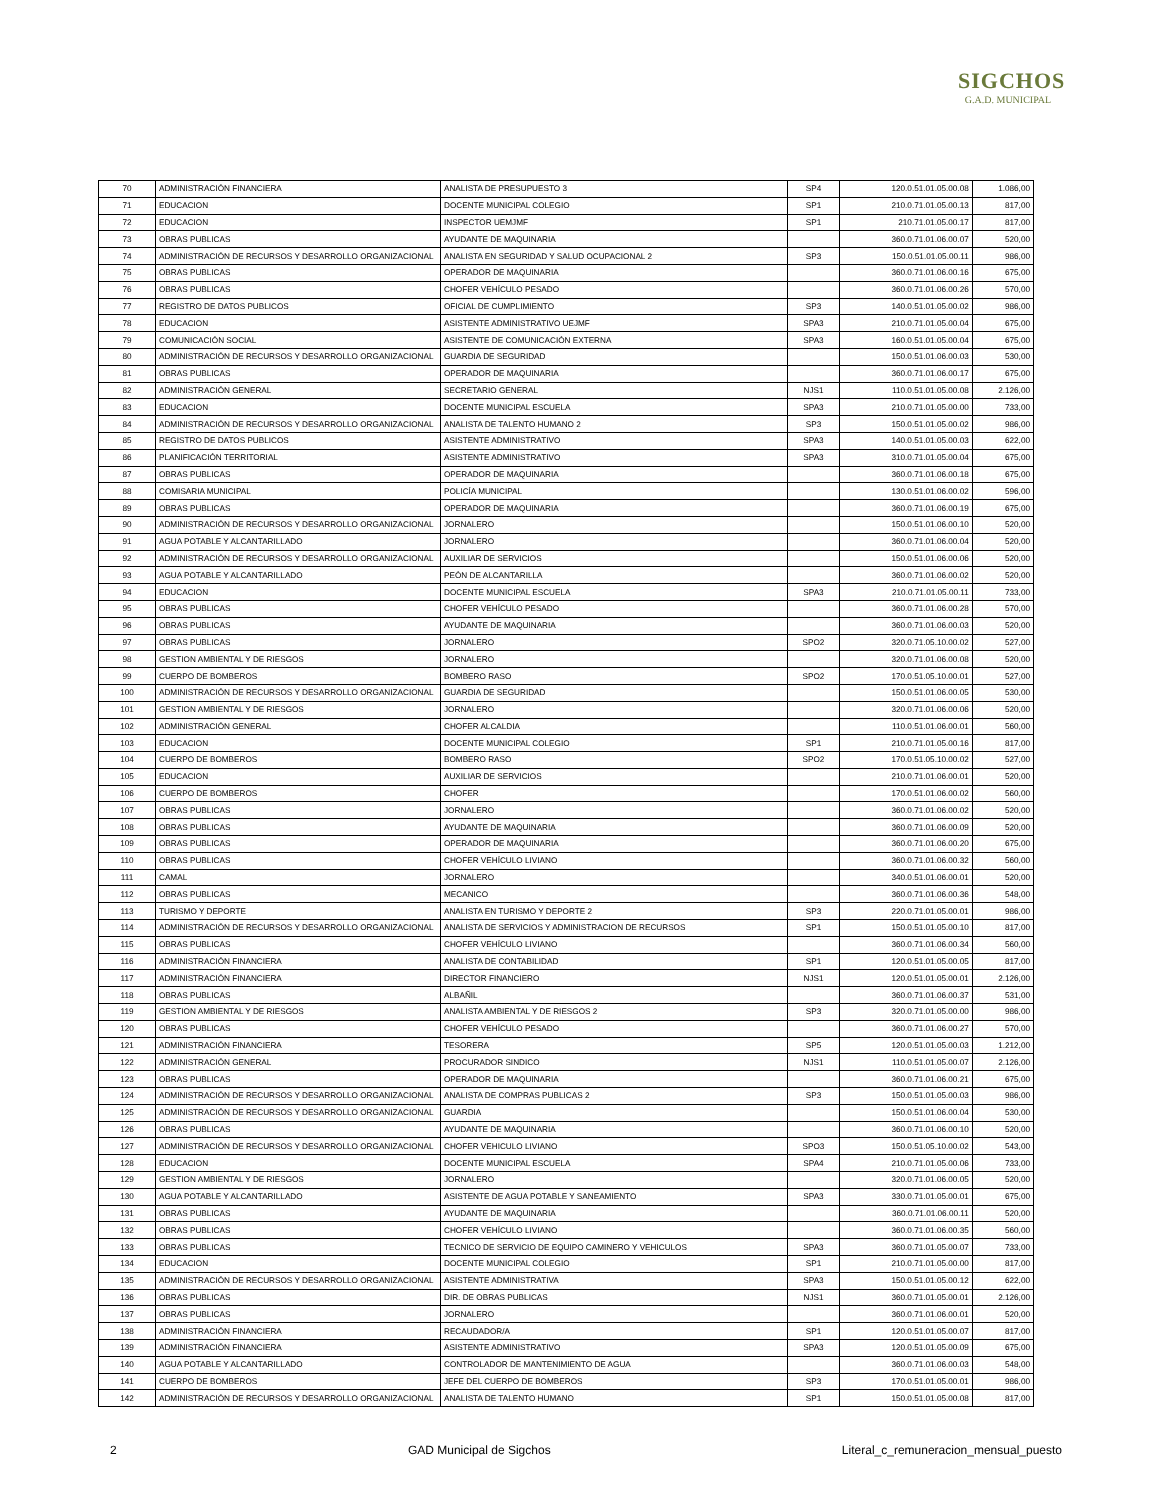SIGCHOS
G.A.D. MUNICIPAL
| 70 | ADMINISTRACIÓN FINANCIERA | ANALISTA DE PRESUPUESTO 3 | SP4 | 120.0.51.01.05.00.08 | 1.086,00 |
| 71 | EDUCACION | DOCENTE MUNICIPAL COLEGIO | SP1 | 210.0.71.01.05.00.13 | 817,00 |
| 72 | EDUCACION | INSPECTOR UEMJMF | SP1 | 210.71.01.05.00.17 | 817,00 |
| 73 | OBRAS PUBLICAS | AYUDANTE DE MAQUINARIA | | 360.0.71.01.06.00.07 | 520,00 |
| 74 | ADMINISTRACIÓN DE RECURSOS Y DESARROLLO ORGANIZACIONAL | ANALISTA EN SEGURIDAD Y SALUD OCUPACIONAL 2 | SP3 | 150.0.51.01.05.00.11 | 986,00 |
| 75 | OBRAS PUBLICAS | OPERADOR DE MAQUINARIA | | 360.0.71.01.06.00.16 | 675,00 |
| 76 | OBRAS PUBLICAS | CHOFER VEHÍCULO PESADO | | 360.0.71.01.06.00.26 | 570,00 |
| 77 | REGISTRO DE DATOS PUBLICOS | OFICIAL DE CUMPLIMIENTO | SP3 | 140.0.51.01.05.00.02 | 986,00 |
| 78 | EDUCACION | ASISTENTE ADMINISTRATIVO UEJMF | SPA3 | 210.0.71.01.05.00.04 | 675,00 |
| 79 | COMUNICACIÓN SOCIAL | ASISTENTE DE COMUNICACIÓN EXTERNA | SPA3 | 160.0.51.01.05.00.04 | 675,00 |
| 80 | ADMINISTRACIÓN DE RECURSOS Y DESARROLLO ORGANIZACIONAL | GUARDIA DE SEGURIDAD | | 150.0.51.01.06.00.03 | 530,00 |
| 81 | OBRAS PUBLICAS | OPERADOR DE MAQUINARIA | | 360.0.71.01.06.00.17 | 675,00 |
| 82 | ADMINISTRACIÓN GENERAL | SECRETARIO GENERAL | NJS1 | 110.0.51.01.05.00.08 | 2.126,00 |
| 83 | EDUCACION | DOCENTE MUNICIPAL ESCUELA | SPA3 | 210.0.71.01.05.00.00 | 733,00 |
| 84 | ADMINISTRACIÓN DE RECURSOS Y DESARROLLO ORGANIZACIONAL | ANALISTA DE TALENTO HUMANO 2 | SP3 | 150.0.51.01.05.00.02 | 986,00 |
| 85 | REGISTRO DE DATOS PUBLICOS | ASISTENTE ADMINISTRATIVO | SPA3 | 140.0.51.01.05.00.03 | 622,00 |
| 86 | PLANIFICACIÓN TERRITORIAL | ASISTENTE ADMINISTRATIVO | SPA3 | 310.0.71.01.05.00.04 | 675,00 |
| 87 | OBRAS PUBLICAS | OPERADOR DE MAQUINARIA | | 360.0.71.01.06.00.18 | 675,00 |
| 88 | COMISARIA MUNICIPAL | POLICÍA MUNICIPAL | | 130.0.51.01.06.00.02 | 596,00 |
| 89 | OBRAS PUBLICAS | OPERADOR DE MAQUINARIA | | 360.0.71.01.06.00.19 | 675,00 |
| 90 | ADMINISTRACIÓN DE RECURSOS Y DESARROLLO ORGANIZACIONAL | JORNALERO | | 150.0.51.01.06.00.10 | 520,00 |
| 91 | AGUA POTABLE Y ALCANTARILLADO | JORNALERO | | 360.0.71.01.06.00.04 | 520,00 |
| 92 | ADMINISTRACIÓN DE RECURSOS Y DESARROLLO ORGANIZACIONAL | AUXILIAR DE SERVICIOS | | 150.0.51.01.06.00.06 | 520,00 |
| 93 | AGUA POTABLE Y ALCANTARILLADO | PEÓN DE ALCANTARILLA | | 360.0.71.01.06.00.02 | 520,00 |
| 94 | EDUCACION | DOCENTE MUNICIPAL ESCUELA | SPA3 | 210.0.71.01.05.00.11 | 733,00 |
| 95 | OBRAS PUBLICAS | CHOFER VEHÍCULO PESADO | | 360.0.71.01.06.00.28 | 570,00 |
| 96 | OBRAS PUBLICAS | AYUDANTE DE MAQUINARIA | | 360.0.71.01.06.00.03 | 520,00 |
| 97 | OBRAS PUBLICAS | JORNALERO | SPO2 | 320.0.71.05.10.00.02 | 527,00 |
| 98 | GESTION AMBIENTAL Y DE RIESGOS | JORNALERO | | 320.0.71.01.06.00.08 | 520,00 |
| 99 | CUERPO DE BOMBEROS | BOMBERO RASO | SPO2 | 170.0.51.05.10.00.01 | 527,00 |
| 100 | ADMINISTRACIÓN DE RECURSOS Y DESARROLLO ORGANIZACIONAL | GUARDIA DE SEGURIDAD | | 150.0.51.01.06.00.05 | 530,00 |
| 101 | GESTION AMBIENTAL Y DE RIESGOS | JORNALERO | | 320.0.71.01.06.00.06 | 520,00 |
| 102 | ADMINISTRACIÓN GENERAL | CHOFER ALCALDIA | | 110.0.51.01.06.00.01 | 560,00 |
| 103 | EDUCACION | DOCENTE MUNICIPAL COLEGIO | SP1 | 210.0.71.01.05.00.16 | 817,00 |
| 104 | CUERPO DE BOMBEROS | BOMBERO RASO | SPO2 | 170.0.51.05.10.00.02 | 527,00 |
| 105 | EDUCACION | AUXILIAR DE SERVICIOS | | 210.0.71.01.06.00.01 | 520,00 |
| 106 | CUERPO DE BOMBEROS | CHOFER | | 170.0.51.01.06.00.02 | 560,00 |
| 107 | OBRAS PUBLICAS | JORNALERO | | 360.0.71.01.06.00.02 | 520,00 |
| 108 | OBRAS PUBLICAS | AYUDANTE DE MAQUINARIA | | 360.0.71.01.06.00.09 | 520,00 |
| 109 | OBRAS PUBLICAS | OPERADOR DE MAQUINARIA | | 360.0.71.01.06.00.20 | 675,00 |
| 110 | OBRAS PUBLICAS | CHOFER VEHÍCULO LIVIANO | | 360.0.71.01.06.00.32 | 560,00 |
| 111 | CAMAL | JORNALERO | | 340.0.51.01.06.00.01 | 520,00 |
| 112 | OBRAS PUBLICAS | MECANICO | | 360.0.71.01.06.00.36 | 548,00 |
| 113 | TURISMO Y DEPORTE | ANALISTA EN TURISMO Y DEPORTE 2 | SP3 | 220.0.71.01.05.00.01 | 986,00 |
| 114 | ADMINISTRACIÓN DE RECURSOS Y DESARROLLO ORGANIZACIONAL | ANALISTA DE SERVICIOS Y ADMINISTRACION DE RECURSOS | SP1 | 150.0.51.01.05.00.10 | 817,00 |
| 115 | OBRAS PUBLICAS | CHOFER VEHÍCULO LIVIANO | | 360.0.71.01.06.00.34 | 560,00 |
| 116 | ADMINISTRACIÓN FINANCIERA | ANALISTA DE CONTABILIDAD | SP1 | 120.0.51.01.05.00.05 | 817,00 |
| 117 | ADMINISTRACIÓN FINANCIERA | DIRECTOR FINANCIERO | NJS1 | 120.0.51.01.05.00.01 | 2.126,00 |
| 118 | OBRAS PUBLICAS | ALBAÑIL | | 360.0.71.01.06.00.37 | 531,00 |
| 119 | GESTION AMBIENTAL Y DE RIESGOS | ANALISTA AMBIENTAL Y DE RIESGOS 2 | SP3 | 320.0.71.01.05.00.00 | 986,00 |
| 120 | OBRAS PUBLICAS | CHOFER VEHÍCULO PESADO | | 360.0.71.01.06.00.27 | 570,00 |
| 121 | ADMINISTRACIÓN FINANCIERA | TESORERA | SP5 | 120.0.51.01.05.00.03 | 1.212,00 |
| 122 | ADMINISTRACIÓN GENERAL | PROCURADOR SINDICO | NJS1 | 110.0.51.01.05.00.07 | 2.126,00 |
| 123 | OBRAS PUBLICAS | OPERADOR DE MAQUINARIA | | 360.0.71.01.06.00.21 | 675,00 |
| 124 | ADMINISTRACIÓN DE RECURSOS Y DESARROLLO ORGANIZACIONAL | ANALISTA DE COMPRAS PUBLICAS 2 | SP3 | 150.0.51.01.05.00.03 | 986,00 |
| 125 | ADMINISTRACIÓN DE RECURSOS Y DESARROLLO ORGANIZACIONAL | GUARDIA | | 150.0.51.01.06.00.04 | 530,00 |
| 126 | OBRAS PUBLICAS | AYUDANTE DE MAQUINARIA | | 360.0.71.01.06.00.10 | 520,00 |
| 127 | ADMINISTRACIÓN DE RECURSOS Y DESARROLLO ORGANIZACIONAL | CHOFER VEHICULO LIVIANO | SPO3 | 150.0.51.05.10.00.02 | 543,00 |
| 128 | EDUCACION | DOCENTE MUNICIPAL ESCUELA | SPA4 | 210.0.71.01.05.00.06 | 733,00 |
| 129 | GESTION AMBIENTAL Y DE RIESGOS | JORNALERO | | 320.0.71.01.06.00.05 | 520,00 |
| 130 | AGUA POTABLE Y ALCANTARILLADO | ASISTENTE DE AGUA POTABLE Y SANEAMIENTO | SPA3 | 330.0.71.01.05.00.01 | 675,00 |
| 131 | OBRAS PUBLICAS | AYUDANTE DE MAQUINARIA | | 360.0.71.01.06.00.11 | 520,00 |
| 132 | OBRAS PUBLICAS | CHOFER VEHÍCULO LIVIANO | | 360.0.71.01.06.00.35 | 560,00 |
| 133 | OBRAS PUBLICAS | TECNICO DE SERVICIO DE EQUIPO CAMINERO Y VEHICULOS | SPA3 | 360.0.71.01.05.00.07 | 733,00 |
| 134 | EDUCACION | DOCENTE MUNICIPAL COLEGIO | SP1 | 210.0.71.01.05.00.00 | 817,00 |
| 135 | ADMINISTRACIÓN DE RECURSOS Y DESARROLLO ORGANIZACIONAL | ASISTENTE ADMINISTRATIVA | SPA3 | 150.0.51.01.05.00.12 | 622,00 |
| 136 | OBRAS PUBLICAS | DIR. DE OBRAS PUBLICAS | NJS1 | 360.0.71.01.05.00.01 | 2.126,00 |
| 137 | OBRAS PUBLICAS | JORNALERO | | 360.0.71.01.06.00.01 | 520,00 |
| 138 | ADMINISTRACIÓN FINANCIERA | RECAUDADOR/A | SP1 | 120.0.51.01.05.00.07 | 817,00 |
| 139 | ADMINISTRACIÓN FINANCIERA | ASISTENTE ADMINISTRATIVO | SPA3 | 120.0.51.01.05.00.09 | 675,00 |
| 140 | AGUA POTABLE Y ALCANTARILLADO | CONTROLADOR DE MANTENIMIENTO DE AGUA | | 360.0.71.01.06.00.03 | 548,00 |
| 141 | CUERPO DE BOMBEROS | JEFE DEL CUERPO DE BOMBEROS | SP3 | 170.0.51.01.05.00.01 | 986,00 |
| 142 | ADMINISTRACIÓN DE RECURSOS Y DESARROLLO ORGANIZACIONAL | ANALISTA DE TALENTO HUMANO | SP1 | 150.0.51.01.05.00.08 | 817,00 |
2 GAD Municipal de Sigchos Literal_c_remuneracion_mensual_puesto